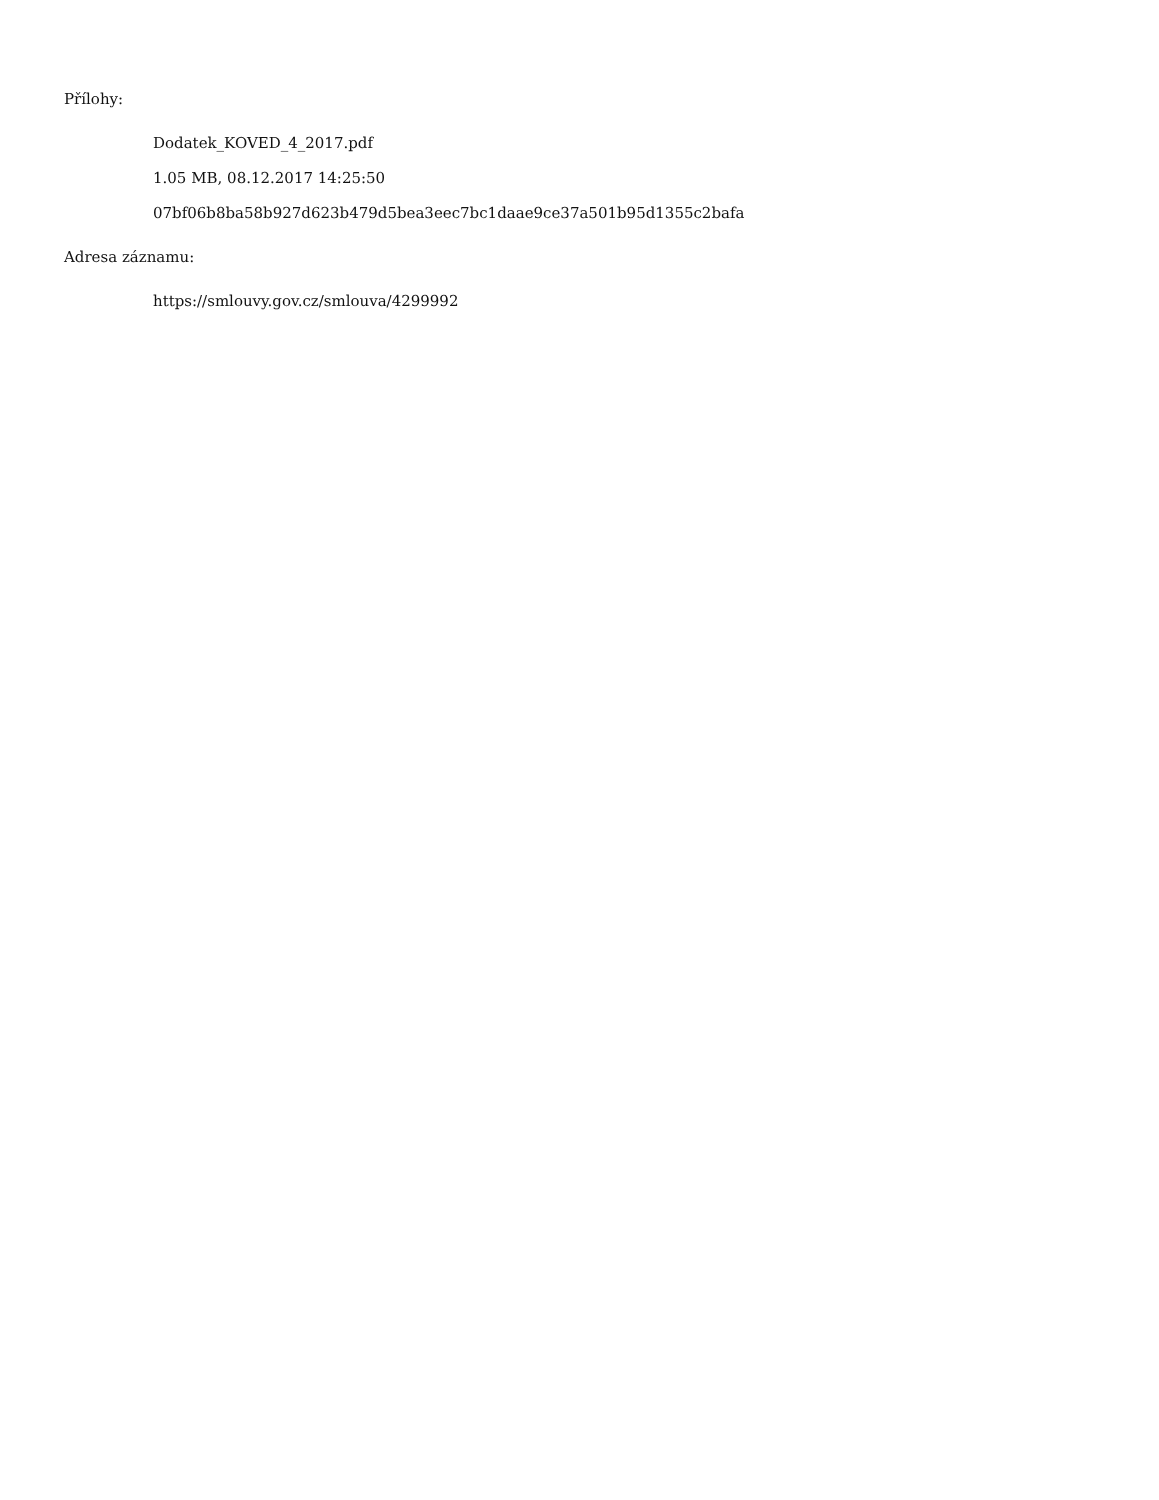Přílohy:
Dodatek_KOVED_4_2017.pdf
1.05 MB, 08.12.2017 14:25:50
07bf06b8ba58b927d623b479d5bea3eec7bc1daae9ce37a501b95d1355c2bafa
Adresa záznamu:
https://smlouvy.gov.cz/smlouva/4299992